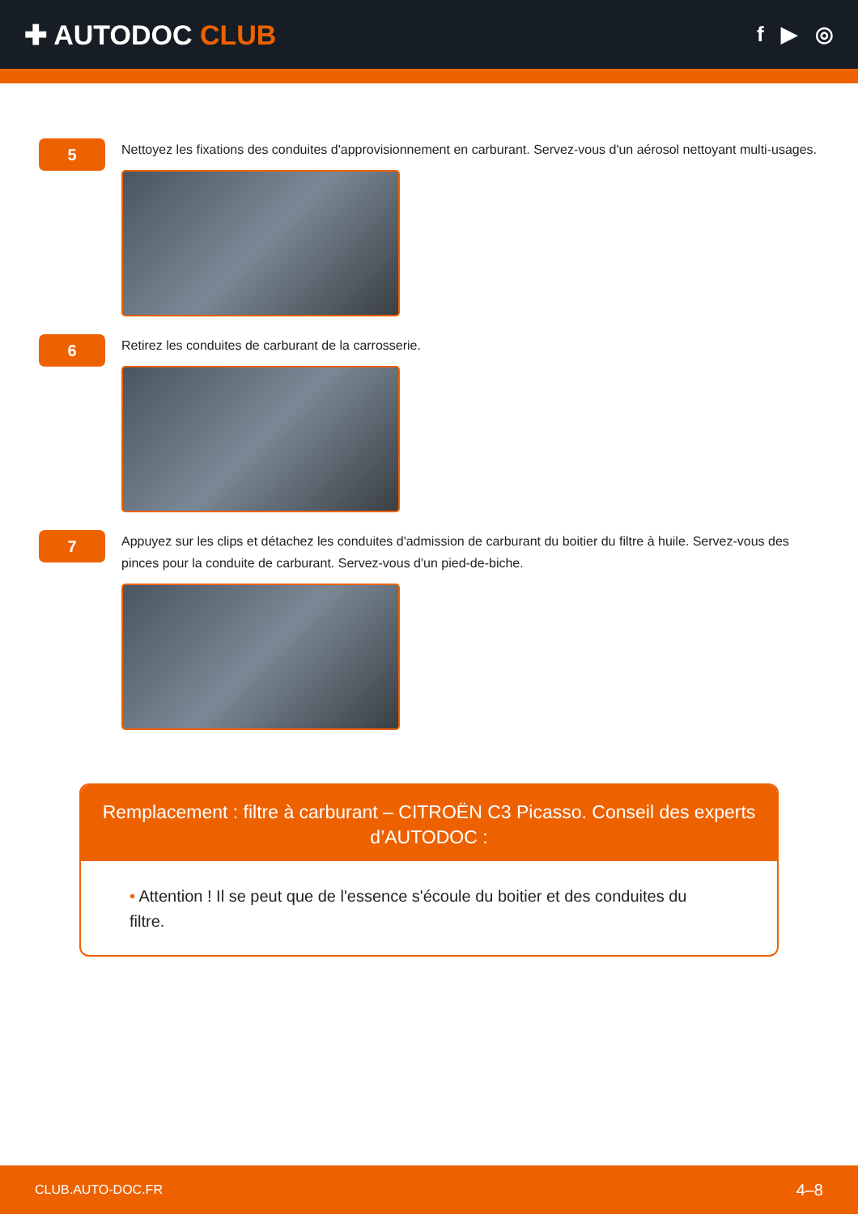✚ AUTODOC CLUB
f ▶ ◎
5
Nettoyez les fixations des conduites d'approvisionnement en carburant. Servez-vous d'un aérosol nettoyant multi-usages.
6
Retirez les conduites de carburant de la carrosserie.
7
Appuyez sur les clips et détachez les conduites d'admission de carburant du boitier du filtre à huile. Servez-vous des pinces pour la conduite de carburant. Servez-vous d'un pied-de-biche.
Remplacement : filtre à carburant – CITROËN C3 Picasso. Conseil des experts d’AUTODOC :
• Attention ! Il se peut que de l'essence s'écoule du boitier et des conduites du filtre.
CLUB.AUTO-DOC.FR 4–8